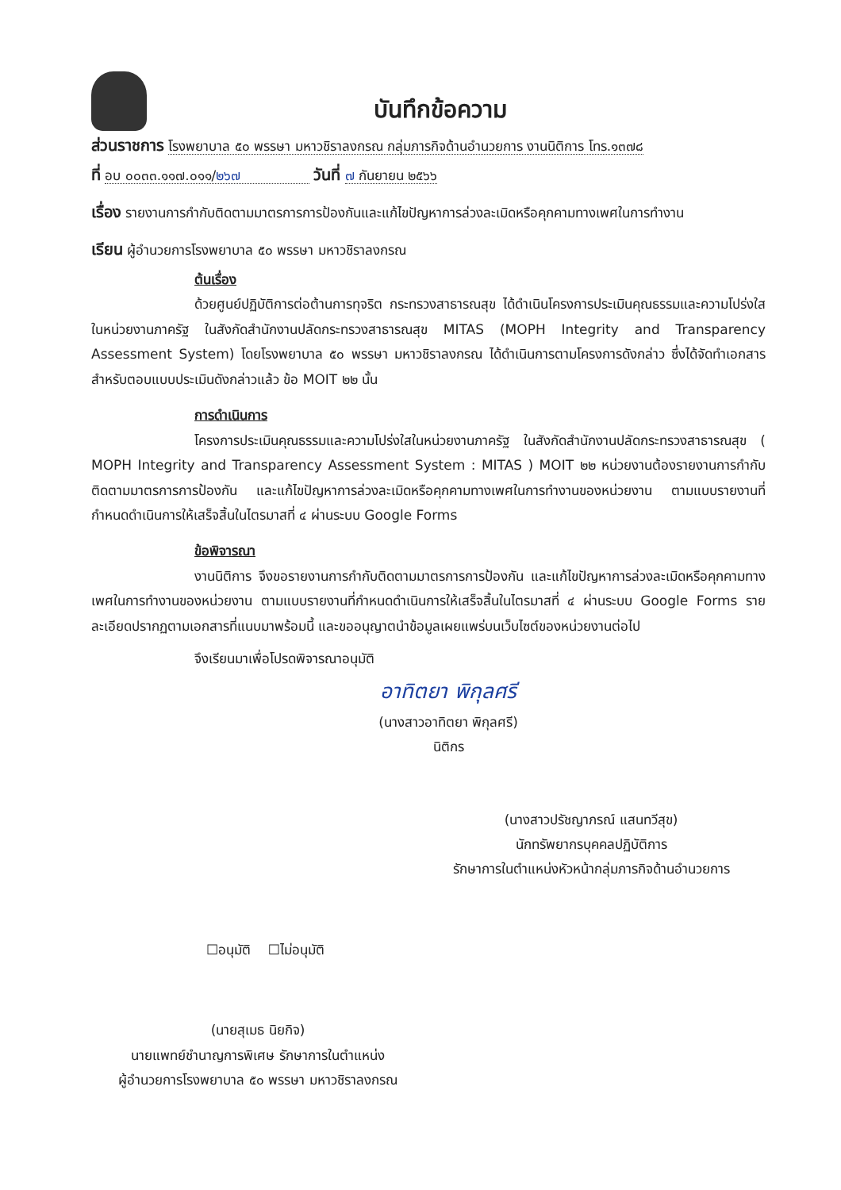บันทึกข้อความ
ส่วนราชการ โรงพยาบาล ๕๐ พรรษา มหาวชิราลงกรณ กลุ่มภารกิจด้านอำนวยการ งานนิติการ โทร.๑๓๗๘
ที่ อบ ๐๐๓๓.๑๑๗.๐๑๑/๒๖๗ วันที่ ๗ กันยายน ๒๕๖๖
เรื่อง รายงานการกำกับติดตามมาตรการการป้องกันและแก้ไขปัญหาการล่วงละเมิดหรือคุกคามทางเพศในการทำงาน
เรียน ผู้อำนวยการโรงพยาบาล ๕๐ พรรษา มหาวชิราลงกรณ
ต้นเรื่อง
ด้วยศูนย์ปฏิบัติการต่อต้านการทุจริต กระทรวงสาธารณสุข ได้ดำเนินโครงการประเมินคุณธรรมและความโปร่งใสในหน่วยงานภาครัฐ ในสังกัดสำนักงานปลัดกระทรวงสาธารณสุข MITAS (MOPH Integrity and Transparency Assessment System) โดยโรงพยาบาล ๕๐ พรรษา มหาวชิราลงกรณ ได้ดำเนินการตามโครงการดังกล่าว ซึ่งได้จัดทำเอกสารสำหรับตอบแบบประเมินดังกล่าวแล้ว ข้อ MOIT ๒๒ นั้น
การดำเนินการ
โครงการประเมินคุณธรรมและความโปร่งใสในหน่วยงานภาครัฐ ในสังกัดสำนักงานปลัดกระทรวงสาธารณสุข ( MOPH Integrity and Transparency Assessment System : MITAS ) MOIT ๒๒ หน่วยงานต้องรายงานการกำกับติดตามมาตรการการป้องกัน และแก้ไขปัญหาการล่วงละเมิดหรือคุกคามทางเพศในการทำงานของหน่วยงาน ตามแบบรายงานที่กำหนดดำเนินการให้เสร็จสิ้นในไตรมาสที่ ๔ ผ่านระบบ Google Forms
ข้อพิจารณา
งานนิติการ จึงขอรายงานการกำกับติดตามมาตรการการป้องกัน และแก้ไขปัญหาการล่วงละเมิดหรือคุกคามทางเพศในการทำงานของหน่วยงาน ตามแบบรายงานที่กำหนดดำเนินการให้เสร็จสิ้นในไตรมาสที่ ๔ ผ่านระบบ Google Forms รายละเอียดปรากฏตามเอกสารที่แนบมาพร้อมนี้ และขออนุญาตนำข้อมูลเผยแพร่บนเว็บไซต์ของหน่วยงานต่อไป
จึงเรียนมาเพื่อโปรดพิจารณาอนุมัติ
อาทิตยา พิกุลศรี
(นางสาวอาทิตยา พิกุลศรี)
นิติกร
(นางสาวปรัชญาภรณ์ แสนทวีสุข)
นักทรัพยากรบุคคลปฏิบัติการ
รักษาการในตำแหน่งหัวหน้ากลุ่มภารกิจด้านอำนวยการ
☐อนุมัติ ☐ไม่อนุมัติ
(นายสุเมธ นิยกิจ)
นายแพทย์ชำนาญการพิเศษ รักษาการในตำแหน่ง
ผู้อำนวยการโรงพยาบาล ๕๐ พรรษา มหาวชิราลงกรณ